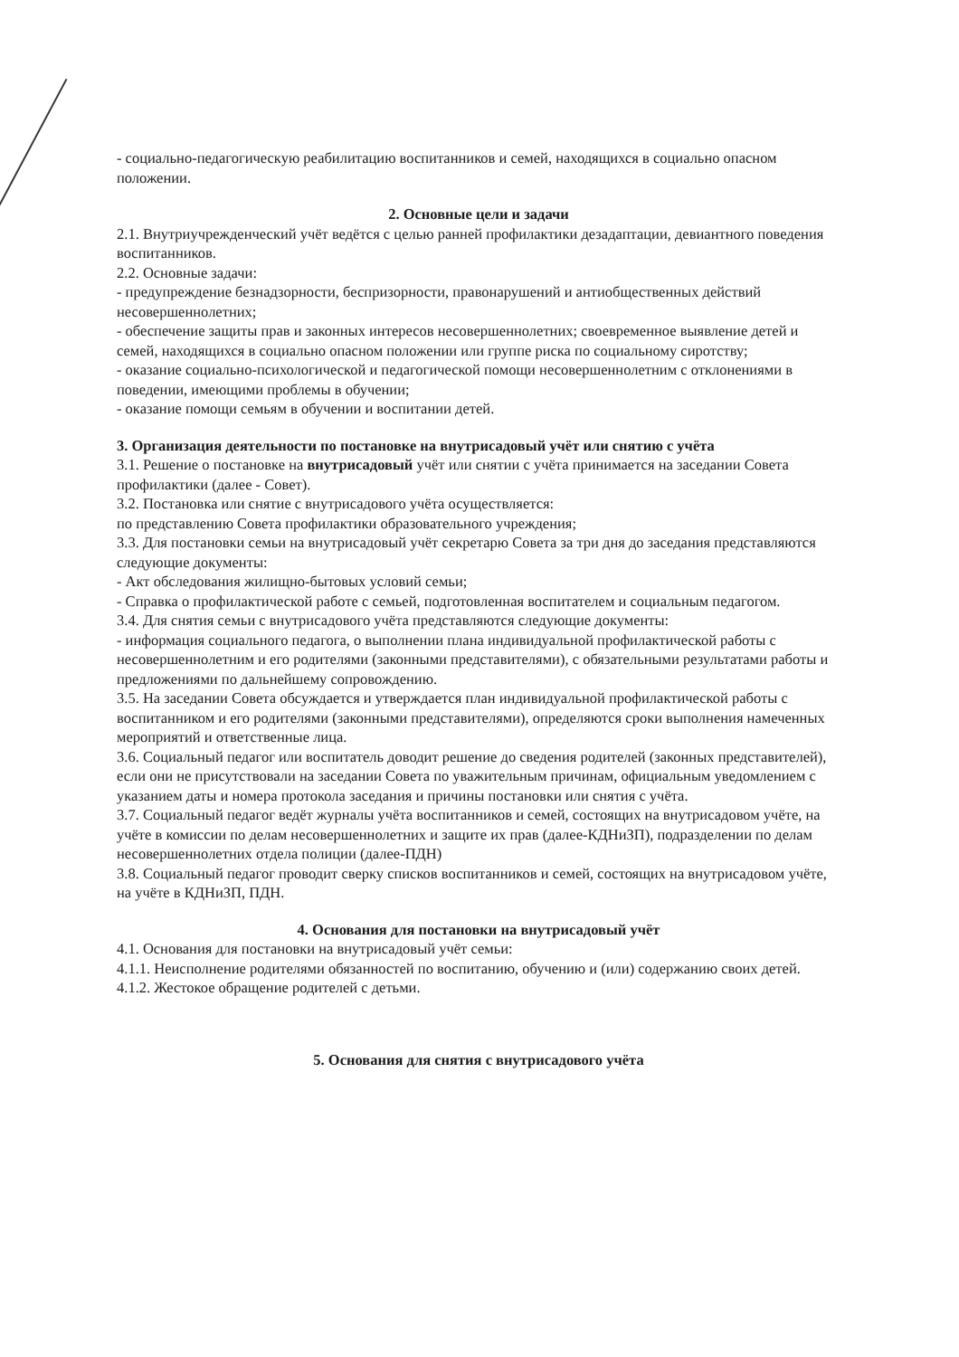- социально-педагогическую реабилитацию воспитанников и семей, находящихся в социально опасном положении.
2. Основные цели и задачи
2.1. Внутриучрежденческий учёт ведётся с целью ранней профилактики дезадаптации, девиантного поведения воспитанников.
2.2. Основные задачи:
- предупреждение безнадзорности, беспризорности, правонарушений и антиобщественных действий несовершеннолетних;
- обеспечение защиты прав и законных интересов несовершеннолетних; своевременное выявление детей и семей, находящихся в социально опасном положении или группе риска по социальному сиротству;
- оказание социально-психологической и педагогической помощи несовершеннолетним с отклонениями в поведении, имеющими проблемы в обучении;
- оказание помощи семьям в обучении и воспитании детей.
3. Организация деятельности по постановке на внутрисадовый учёт или снятию с учёта
3.1. Решение о постановке на внутрисадовый учёт или снятии с учёта принимается на заседании Совета профилактики (далее - Совет).
3.2. Постановка или снятие с внутрисадового учёта осуществляется:
по представлению Совета профилактики образовательного учреждения;
3.3. Для постановки семьи на внутрисадовый учёт секретарю Совета за три дня до заседания представляются следующие документы:
- Акт обследования жилищно-бытовых условий семьи;
- Справка о профилактической работе с семьей, подготовленная воспитателем и социальным педагогом.
3.4. Для снятия семьи с внутрисадового учёта представляются следующие документы:
- информация социального педагога, о выполнении плана индивидуальной профилактической работы с несовершеннолетним и его родителями (законными представителями), с обязательными результатами работы и предложениями по дальнейшему сопровождению.
3.5. На заседании Совета обсуждается и утверждается план индивидуальной профилактической работы с воспитанником и его родителями (законными представителями), определяются сроки выполнения намеченных мероприятий и ответственные лица.
3.6. Социальный педагог или воспитатель доводит решение до сведения родителей (законных представителей), если они не присутствовали на заседании Совета по уважительным причинам, официальным уведомлением с указанием даты и номера протокола заседания и причины постановки или снятия с учёта.
3.7. Социальный педагог ведёт журналы учёта воспитанников и семей, состоящих на внутрисадовом учёте, на учёте в комиссии по делам несовершеннолетних и защите их прав (далее-КДНиЗП), подразделении по делам несовершеннолетних отдела полиции (далее-ПДН)
3.8. Социальный педагог проводит сверку списков воспитанников и семей, состоящих на внутрисадовом учёте, на учёте в КДНиЗП, ПДН.
4. Основания для постановки на внутрисадовый учёт
4.1. Основания для постановки на внутрисадовый учёт семьи:
4.1.1. Неисполнение родителями обязанностей по воспитанию, обучению и (или) содержанию своих детей.
4.1.2. Жестокое обращение родителей с детьми.
5. Основания для снятия с внутрисадового учёта